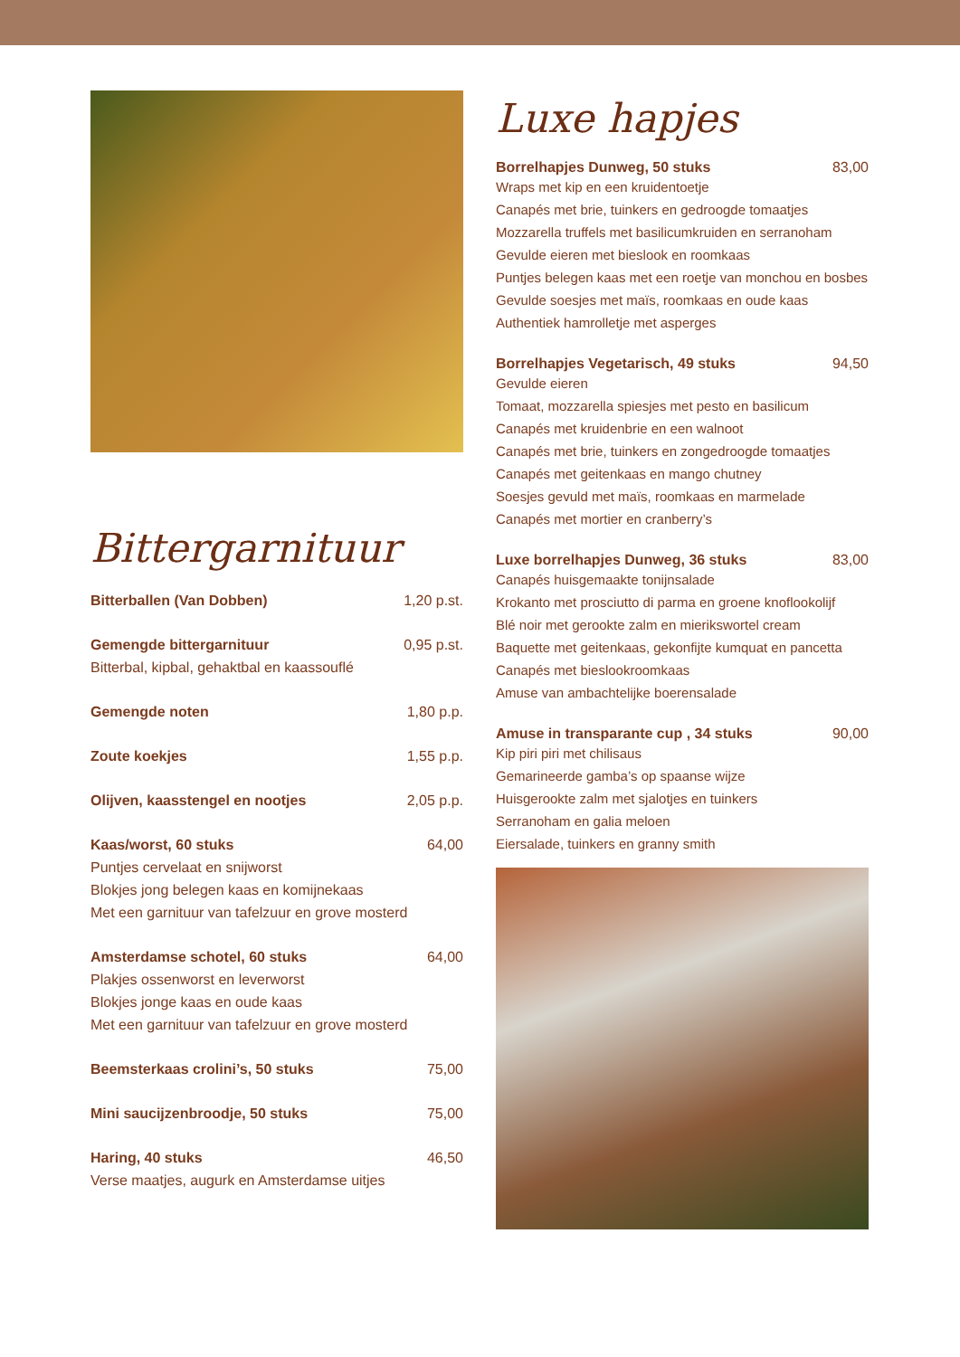Bittergarnituur
Bitterballen (Van Dobben) 1,20 p.st.
Gemengde bittergarnituur 0,95 p.st.
Bitterbal, kipbal, gehaktbal en kaassouflé
Gemengde noten 1,80 p.p.
Zoute koekjes 1,55 p.p.
Olijven, kaasstengel en nootjes 2,05 p.p.
Kaas/worst, 60 stuks 64,00
Puntjes cervelaat en snijworst
Blokjes jong belegen kaas en komijnekaas
Met een garnituur van tafelzuur en grove mosterd
Amsterdamse schotel, 60 stuks 64,00
Plakjes ossenworst en leverworst
Blokjes jonge kaas en oude kaas
Met een garnituur van tafelzuur en grove mosterd
Beemsterkaas crolini’s, 50 stuks 75,00
Mini saucijzenbroodje, 50 stuks 75,00
Haring, 40 stuks 46,50
Verse maatjes, augurk en Amsterdamse uitjes
Luxe hapjes
Borrelhapjes Dunweg, 50 stuks 83,00
Wraps met kip en een kruidentoetje
Canapés met brie, tuinkers en gedroogde tomaatjes
Mozzarella truffels met basilicumkruiden en serranoham
Gevulde eieren met bieslook en roomkaas
Puntjes belegen kaas met een roetje van monchou en bosbes
Gevulde soesjes met maïs, roomkaas en oude kaas
Authentiek hamrolletje met asperges
Borrelhapjes Vegetarisch, 49 stuks 94,50
Gevulde eieren
Tomaat, mozzarella spiesjes met pesto en basilicum
Canapés met kruidenbrie en een walnoot
Canapés met brie, tuinkers en zongedroogde tomaatjes
Canapés met geitenkaas en mango chutney
Soesjes gevuld met maïs, roomkaas en marmelade
Canapés met mortier en cranberry’s
Luxe borrelhapjes Dunweg, 36 stuks 83,00
Canapés huisgemaakte tonijnsalade
Krokanto met prosciutto di parma en groene knoflookolijf
Blé noir met gerookte zalm en mierikswortel cream
Baquette met geitenkaas, gekonfijte kumquat en pancetta
Canapés met bieslookroomkaas
Amuse van ambachtelijke boerensalade
Amuse in transparante cup , 34 stuks 90,00
Kip piri piri met chilisaus
Gemarineerde gamba’s op spaanse wijze
Huisgerookte zalm met sjalotjes en tuinkers
Serranoham en galia meloen
Eiersalade, tuinkers en granny smith